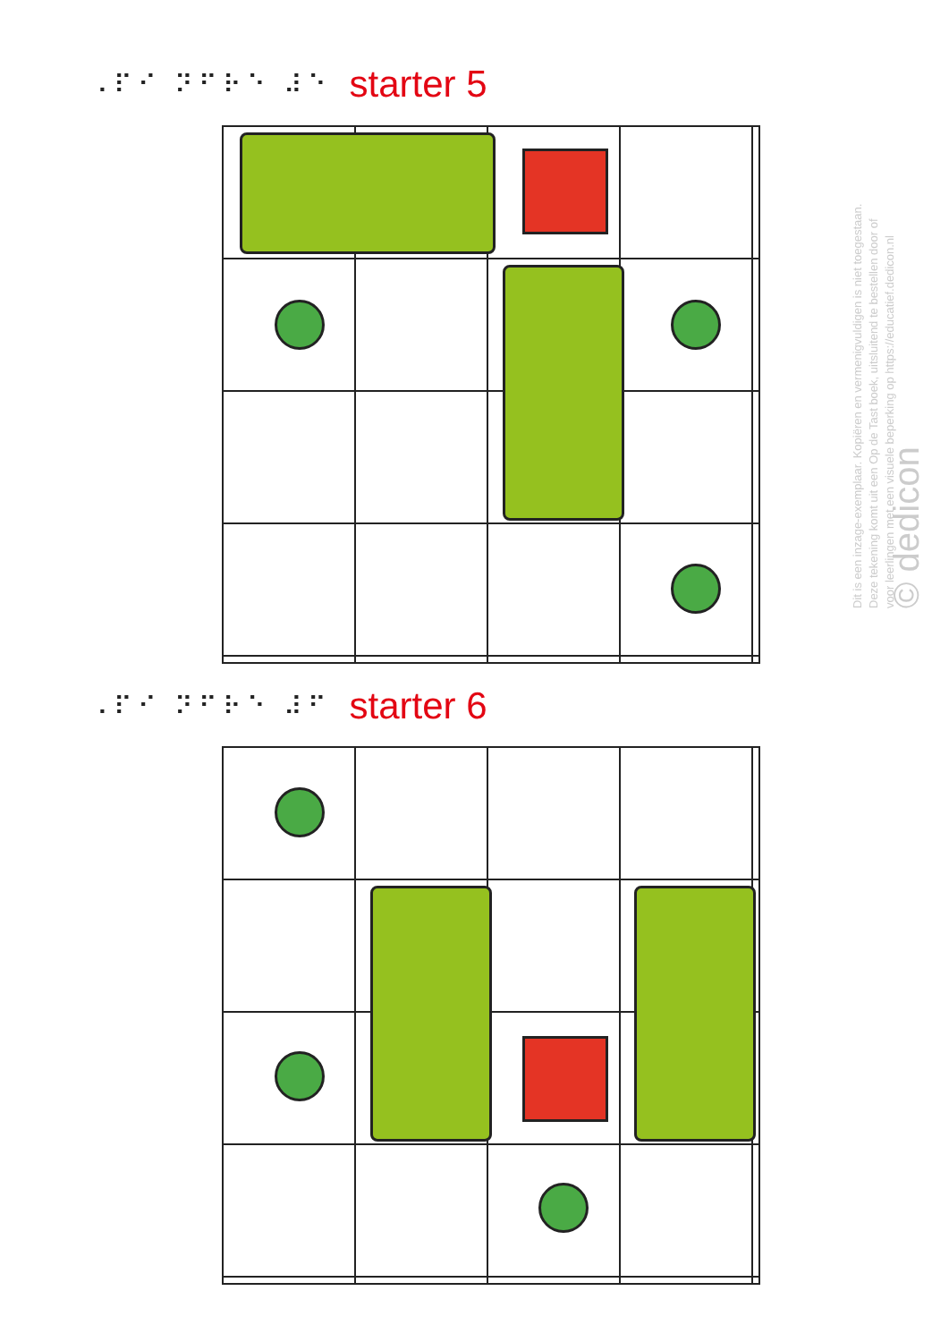⠠⠏⠊ ⠝⠋⠗⠑ ⠼⠑ starter 5
⠠⠏⠊ ⠝⠋⠗⠑ ⠼⠋ starter 6
Dit is een inzage-exemplaar. Kopiëren en vermenigvuldigen is niet toegestaan.
Deze tekening komt uit een Op de Tast boek, uitsluitend te bestellen door of
voor leerlingen met een visuele beperking op https://educatief.dedicon.nl
© dedicon